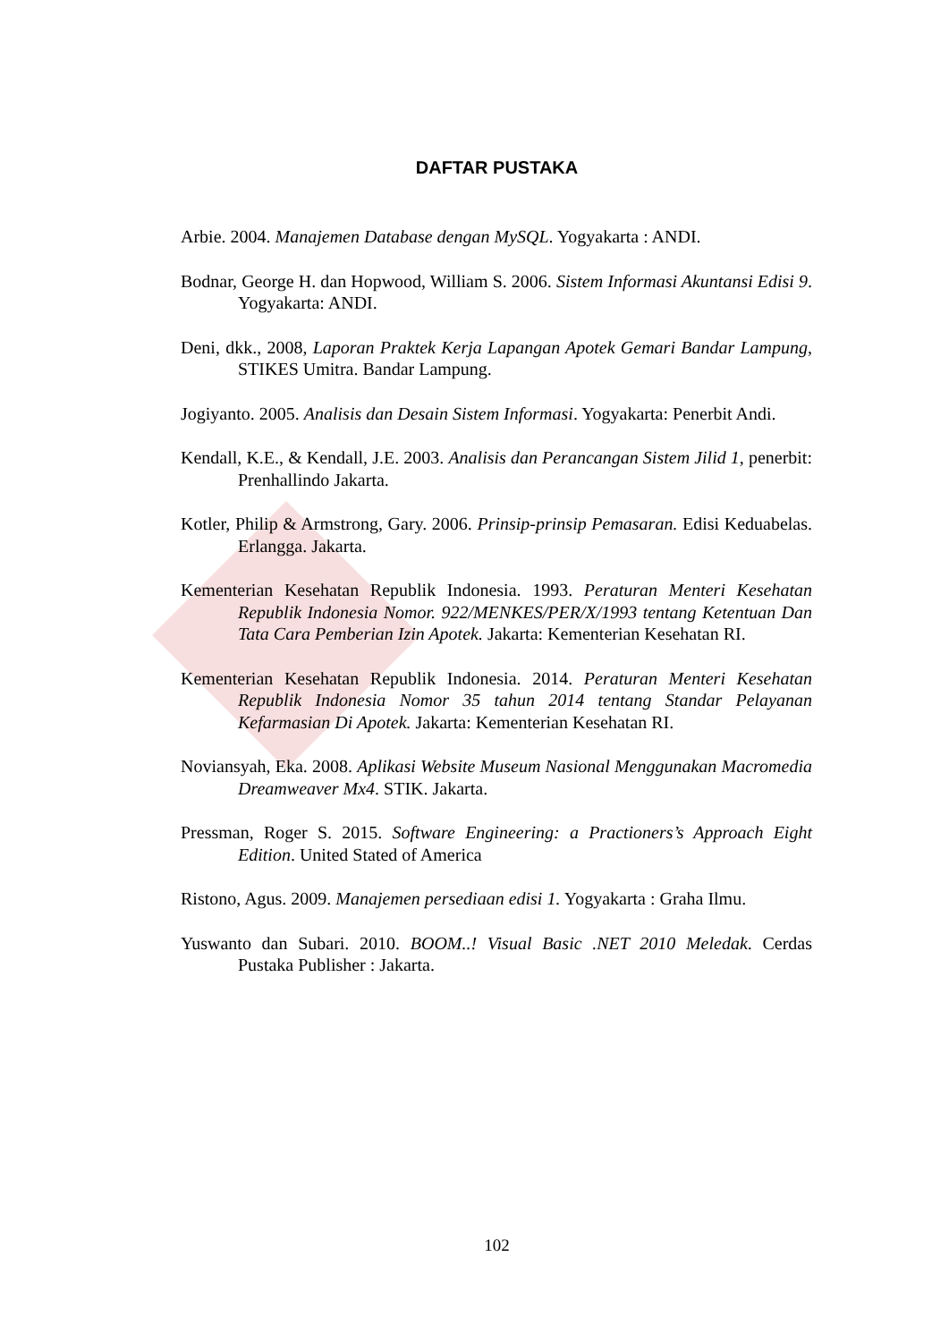DAFTAR PUSTAKA
Arbie. 2004. Manajemen Database dengan MySQL. Yogyakarta : ANDI.
Bodnar, George H. dan Hopwood, William S. 2006. Sistem Informasi Akuntansi Edisi 9. Yogyakarta: ANDI.
Deni, dkk., 2008, Laporan Praktek Kerja Lapangan Apotek Gemari Bandar Lampung, STIKES Umitra. Bandar Lampung.
Jogiyanto. 2005. Analisis dan Desain Sistem Informasi. Yogyakarta: Penerbit Andi.
Kendall, K.E., & Kendall, J.E. 2003. Analisis dan Perancangan Sistem Jilid 1, penerbit: Prenhallindo Jakarta.
Kotler, Philip & Armstrong, Gary. 2006. Prinsip-prinsip Pemasaran. Edisi Keduabelas. Erlangga. Jakarta.
Kementerian Kesehatan Republik Indonesia. 1993. Peraturan Menteri Kesehatan Republik Indonesia Nomor. 922/MENKES/PER/X/1993 tentang Ketentuan Dan Tata Cara Pemberian Izin Apotek. Jakarta: Kementerian Kesehatan RI.
Kementerian Kesehatan Republik Indonesia. 2014. Peraturan Menteri Kesehatan Republik Indonesia Nomor 35 tahun 2014 tentang Standar Pelayanan Kefarmasian Di Apotek. Jakarta: Kementerian Kesehatan RI.
Noviansyah, Eka. 2008. Aplikasi Website Museum Nasional Menggunakan Macromedia Dreamweaver Mx4. STIK. Jakarta.
Pressman, Roger S. 2015. Software Engineering: a Practioners’s Approach Eight Edition. United Stated of America
Ristono, Agus. 2009. Manajemen persediaan edisi 1. Yogyakarta : Graha Ilmu.
Yuswanto dan Subari. 2010. BOOM..! Visual Basic .NET 2010 Meledak. Cerdas Pustaka Publisher : Jakarta.
102